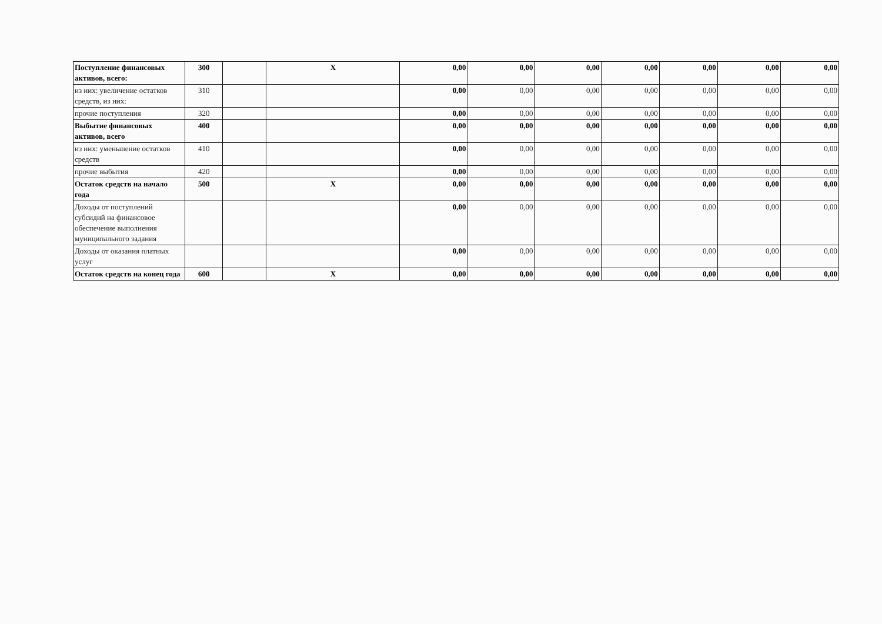| Поступление финансовых активов, всего: | 300 | | X | 0,00 | 0,00 | 0,00 | 0,00 | 0,00 | 0,00 | 0,00 |
| из них: увеличение остатков средств, из них: | 310 | | | 0,00 | 0,00 | 0,00 | 0,00 | 0,00 | 0,00 | 0,00 |
| прочие поступления | 320 | | | 0,00 | 0,00 | 0,00 | 0,00 | 0,00 | 0,00 | 0,00 |
| Выбытие финансовых активов, всего | 400 | | | 0,00 | 0,00 | 0,00 | 0,00 | 0,00 | 0,00 | 0,00 |
| из них: уменьшение остатков средств | 410 | | | 0,00 | 0,00 | 0,00 | 0,00 | 0,00 | 0,00 | 0,00 |
| прочие выбытия | 420 | | | 0,00 | 0,00 | 0,00 | 0,00 | 0,00 | 0,00 | 0,00 |
| Остаток средств на начало года | 500 | | X | 0,00 | 0,00 | 0,00 | 0,00 | 0,00 | 0,00 | 0,00 |
| Доходы от поступлений субсидий на финансовое обеспечение выполнения муниципального задания | | | | 0,00 | 0,00 | 0,00 | 0,00 | 0,00 | 0,00 | 0,00 |
| Доходы от оказания платных услуг | | | | 0,00 | 0,00 | 0,00 | 0,00 | 0,00 | 0,00 | 0,00 |
| Остаток средств на конец года | 600 | | X | 0,00 | 0,00 | 0,00 | 0,00 | 0,00 | 0,00 | 0,00 |